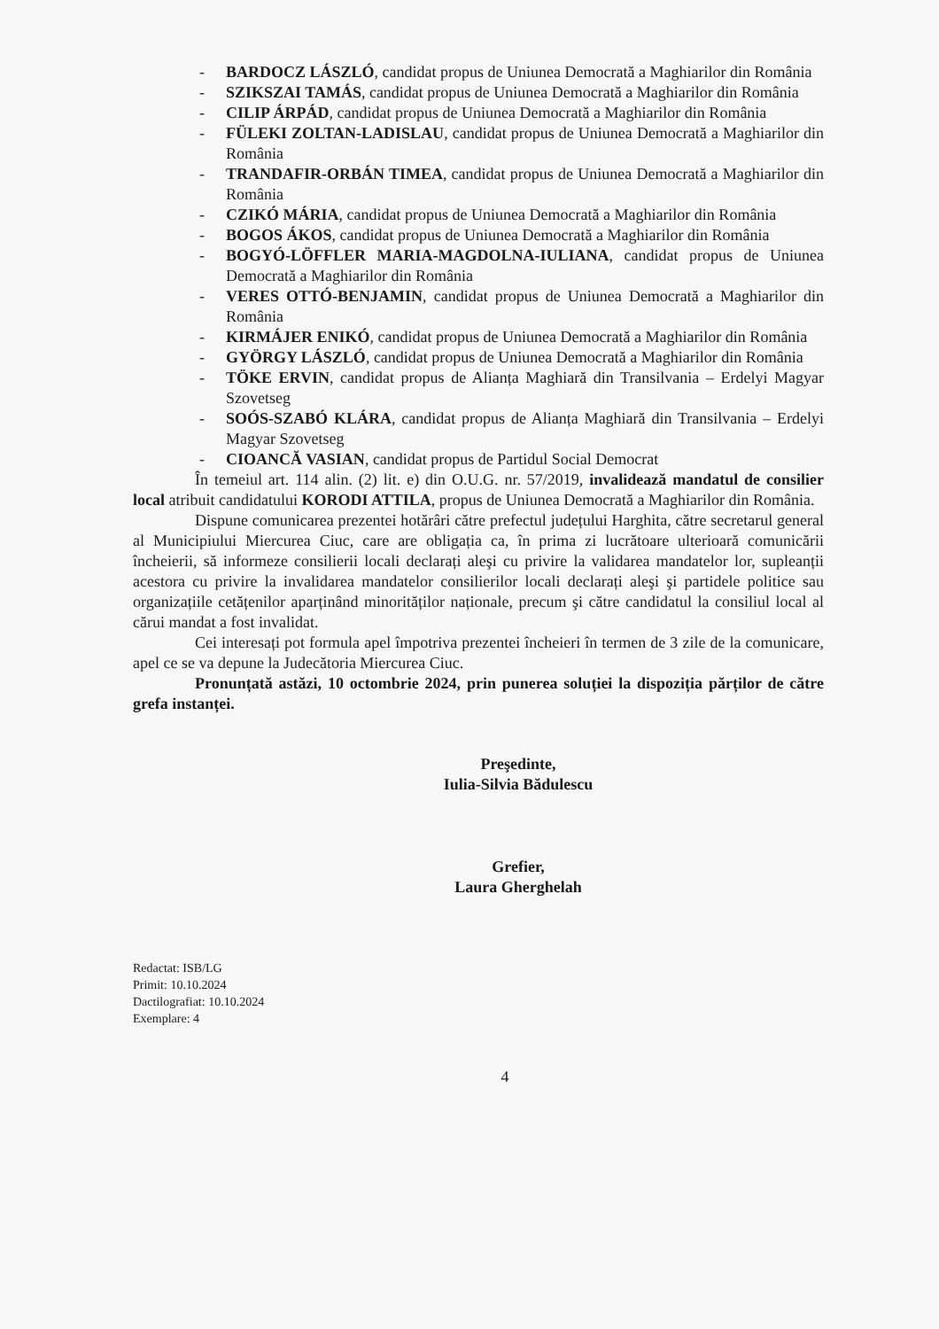- BARDOCZ LÁSZLÓ, candidat propus de Uniunea Democrată a Maghiarilor din România
- SZIKSZAI TAMÁS, candidat propus de Uniunea Democrată a Maghiarilor din România
- CILIP ÁRPÁD, candidat propus de Uniunea Democrată a Maghiarilor din România
- FÜLEKI ZOLTAN-LADISLAU, candidat propus de Uniunea Democrată a Maghiarilor din România
- TRANDAFIR-ORBÁN TIMEA, candidat propus de Uniunea Democrată a Maghiarilor din România
- CZIKÓ MÁRIA, candidat propus de Uniunea Democrată a Maghiarilor din România
- BOGOS ÁKOS, candidat propus de Uniunea Democrată a Maghiarilor din România
- BOGYÓ-LÖFFLER MARIA-MAGDOLNA-IULIANA, candidat propus de Uniunea Democrată a Maghiarilor din România
- VERES OTTÓ-BENJAMIN, candidat propus de Uniunea Democrată a Maghiarilor din România
- KIRMÁJER ENIKÓ, candidat propus de Uniunea Democrată a Maghiarilor din România
- GYÖRGY LÁSZLÓ, candidat propus de Uniunea Democrată a Maghiarilor din România
- TÖKE ERVIN, candidat propus de Alianța Maghiară din Transilvania – Erdelyi Magyar Szovetseg
- SOÓS-SZABÓ KLÁRA, candidat propus de Alianța Maghiară din Transilvania – Erdelyi Magyar Szovetseg
- CIOANCĂ VASIAN, candidat propus de Partidul Social Democrat
În temeiul art. 114 alin. (2) lit. e) din O.U.G. nr. 57/2019, invalidează mandatul de consilier local atribuit candidatului KORODI ATTILA, propus de Uniunea Democrată a Maghiarilor din România.
Dispune comunicarea prezentei hotărâri către prefectul județului Harghita, către secretarul general al Municipiului Miercurea Ciuc, care are obligația ca, în prima zi lucrătoare ulterioară comunicării încheierii, să informeze consilierii locali declarați aleşi cu privire la validarea mandatelor lor, supleanții acestora cu privire la invalidarea mandatelor consilierilor locali declarați aleşi şi partidele politice sau organizațiile cetățenilor aparținând minorităților naționale, precum şi către candidatul la consiliul local al cărui mandat a fost invalidat.
Cei interesați pot formula apel împotriva prezentei încheieri în termen de 3 zile de la comunicare, apel ce se va depune la Judecătoria Miercurea Ciuc.
Pronunțată astăzi, 10 octombrie 2024, prin punerea soluției la dispoziția părților de către grefa instanței.
Preşedinte,
Iulia-Silvia Bădulescu
Grefier,
Laura Gherghelah
Redactat: ISB/LG
Primit: 10.10.2024
Dactilografiat: 10.10.2024
Exemplare: 4
4